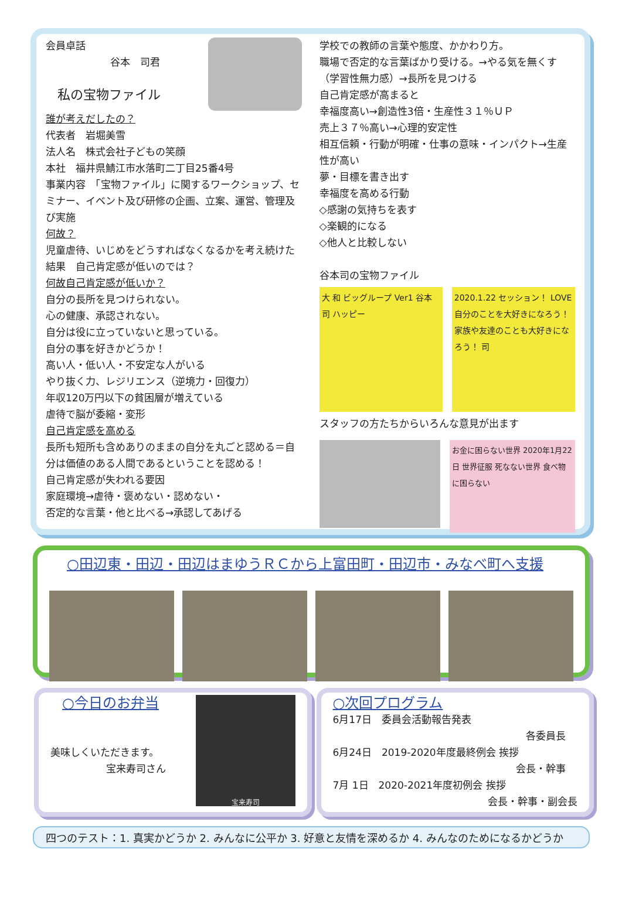会員卓話
谷本　司君
私の宝物ファイル
誰が考えだしたの？
代表者　岩堀美雪
法人名　株式会社子どもの笑顔
本社　福井県鯖江市水落町二丁目25番4号
事業内容　「宝物ファイル」に関するワークショップ、セミナー、イベント及び研修の企画、立案、運営、管理及び実施
何故？
児童虐待、いじめをどうすればなくなるかを考え続けた結果　自己肯定感が低いのでは？
何故自己肯定感が低いか？
自分の長所を見つけられない。
心の健康、承認されない。
自分は役に立っていないと思っている。
自分の事を好きかどうか！
高い人・低い人・不安定な人がいる
やり抜く力、レジリエンス（逆境力・回復力）
年収120万円以下の貧困層が増えている
虐待で脳が委縮・変形
自己肯定感を高める
長所も短所も含めありのままの自分を丸ごと認める＝自分は価値のある人間であるということを認める！
自己肯定感が失われる要因
家庭環境→虐待・褒めない・認めない・
否定的な言葉・他と比べる→承認してあげる
学校での教師の言葉や態度、かかわり方。
職場で否定的な言葉ばかり受ける。→やる気を無くす（学習性無力感）→長所を見つける
自己肯定感が高まると
幸福度高い→創造性3倍・生産性３１％ＵＰ
売上３７％高い→心理的安定性
相互信頼・行動が明確・仕事の意味・インパクト→生産性が高い
夢・目標を書き出す
幸福度を高める行動
◇感謝の気持ちを表す
◇楽観的になる
◇他人と比較しない
谷本司の宝物ファイル
大 和 ビッグループ Ver1 谷本司 ハッピー
2020.1.22 セッション！ LOVE 自分のことを大好きになろう！ 家族や友達のことも大好きになろう！ 司
スタッフの方たちからいろんな意見が出ます
お金に困らない世界 2020年1月22日 世界征服 死なない世界 食べ物に困らない
○田辺東・田辺・田辺はまゆうＲＣから上富田町・田辺市・みなべ町へ支援
○今日のお弁当
美味しくいただきます。
宝来寿司さん
宝来寿司
○次回プログラム
6月17日　委員会活動報告発表
各委員長
6月24日　2019-2020年度最終例会 挨拶
会長・幹事
7月 1日　2020-2021年度初例会 挨拶
会長・幹事・副会長
四つのテスト：1. 真実かどうか 2. みんなに公平か 3. 好意と友情を深めるか 4. みんなのためになるかどうか